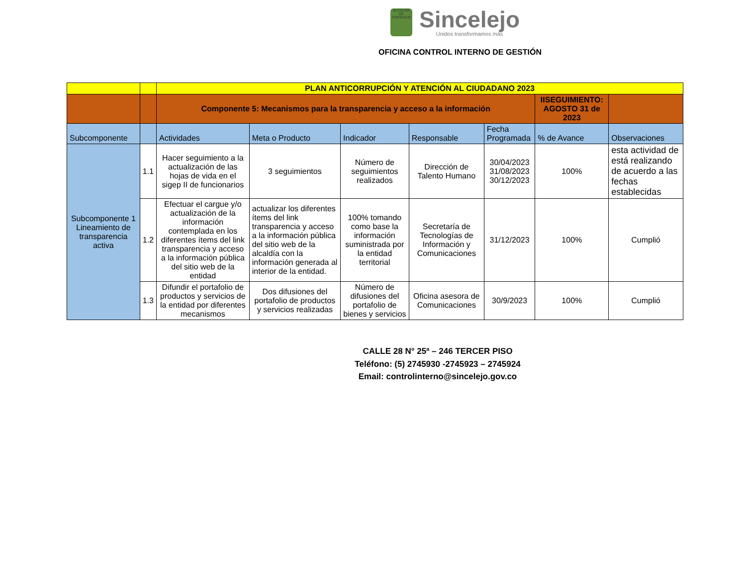ALCALDÍA DE SINCELEJO
Sincelejo
Unidos transformamos más
OFICINA CONTROL INTERNO DE GESTIÓN
| | | PLAN ANTICORRUPCIÓN Y ATENCIÓN AL CIUDADANO 2023 | | | | | | |
| | | Componente 5: Mecanismos para la transparencia y acceso a la información | | | | | IISEGUIMIENTO: AGOSTO 31 de 2023 | |
| Subcomponente | | Actividades | Meta o Producto | Indicador | Responsable | Fecha Programada | % de Avance | Observaciones |
| Subcomponente 1 Lineamiento de transparencia activa | 1.1 | Hacer seguimiento a la actualización de las hojas de vida en el sigep II de funcionarios | 3 seguimientos | Número de seguimientos realizados | Dirección de Talento Humano | 30/04/2023 31/08/2023 30/12/2023 | 100% | esta actividad de está realizando de acuerdo a las fechas establecidas |
| | 1.2 | Efectuar el cargue y/o actualización de la información contemplada en los diferentes ítems del link transparencia y acceso a la información pública del sitio web de la entidad | actualizar los diferentes ítems del link transparencia y acceso a la información pública del sitio web de la alcaldía con la información generada al interior de la entidad. | 100% tomando como base la información suministrada por la entidad territorial | Secretaría de Tecnologías de Información y Comunicaciones | 31/12/2023 | 100% | Cumplió |
| | 1.3 | Difundir el portafolio de productos y servicios de la entidad por diferentes mecanismos | Dos difusiones del portafolio de productos y servicios realizadas | Número de difusiones del portafolio de bienes y servicios | Oficina asesora de Comunicaciones | 30/9/2023 | 100% | Cumplió |
CALLE 28 N° 25ª – 246 TERCER PISO
Teléfono: (5) 2745930 -2745923 – 2745924
Email: controlinterno@sincelejo.gov.co